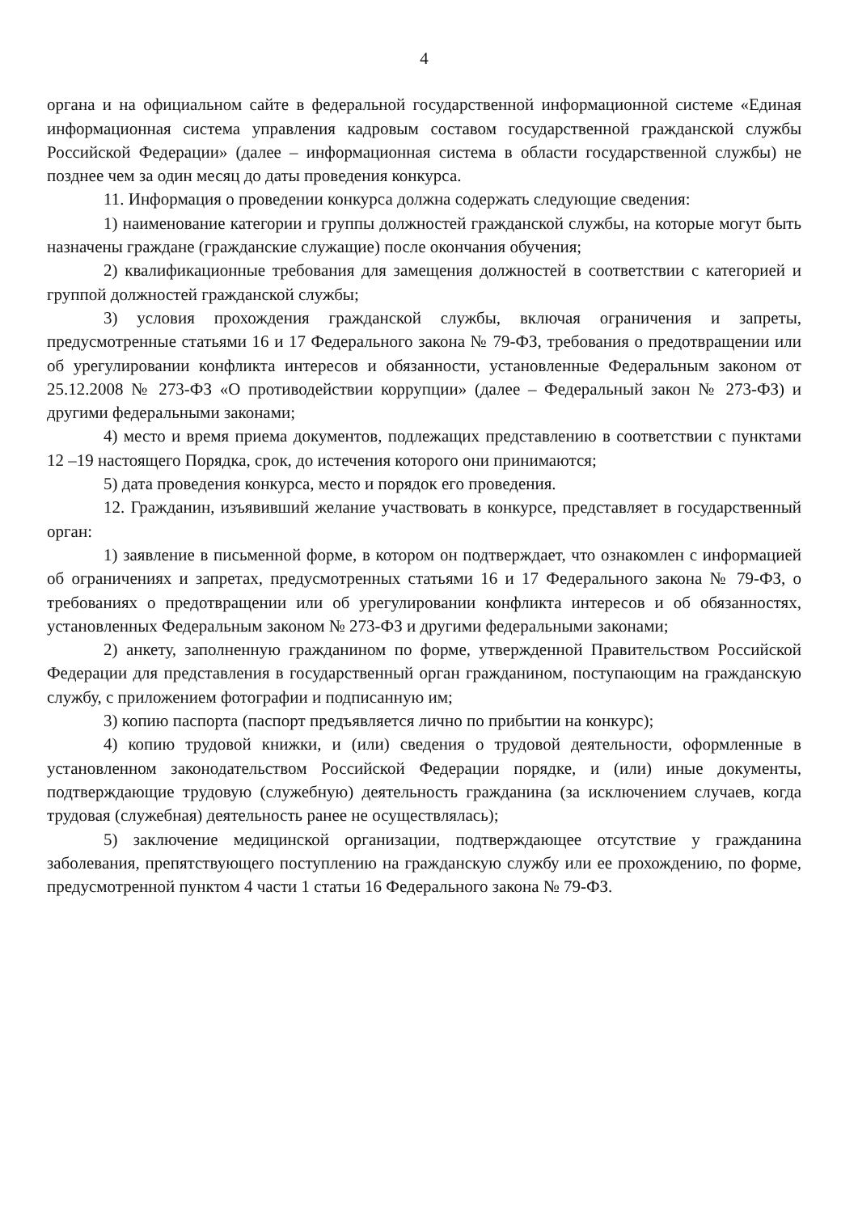4
органа и на официальном сайте в федеральной государственной информационной системе «Единая информационная система управления кадровым составом государственной гражданской службы Российской Федерации» (далее – информационная система в области государственной службы) не позднее чем за один месяц до даты проведения конкурса.
11. Информация о проведении конкурса должна содержать следующие сведения:
1) наименование категории и группы должностей гражданской службы, на которые могут быть назначены граждане (гражданские служащие) после окончания обучения;
2) квалификационные требования для замещения должностей в соответствии с категорией и группой должностей гражданской службы;
3) условия прохождения гражданской службы, включая ограничения и запреты, предусмотренные статьями 16 и 17 Федерального закона № 79-ФЗ, требования о предотвращении или об урегулировании конфликта интересов и обязанности, установленные Федеральным законом от 25.12.2008 № 273-ФЗ «О противодействии коррупции» (далее – Федеральный закон № 273-ФЗ) и другими федеральными законами;
4) место и время приема документов, подлежащих представлению в соответствии с пунктами 12 –19 настоящего Порядка, срок, до истечения которого они принимаются;
5) дата проведения конкурса, место и порядок его проведения.
12. Гражданин, изъявивший желание участвовать в конкурсе, представляет в государственный орган:
1) заявление в письменной форме, в котором он подтверждает, что ознакомлен с информацией об ограничениях и запретах, предусмотренных статьями 16 и 17 Федерального закона № 79-ФЗ, о требованиях о предотвращении или об урегулировании конфликта интересов и об обязанностях, установленных Федеральным законом № 273-ФЗ и другими федеральными законами;
2) анкету, заполненную гражданином по форме, утвержденной Правительством Российской Федерации для представления в государственный орган гражданином, поступающим на гражданскую службу, с приложением фотографии и подписанную им;
3) копию паспорта (паспорт предъявляется лично по прибытии на конкурс);
4) копию трудовой книжки, и (или) сведения о трудовой деятельности, оформленные в установленном законодательством Российской Федерации порядке, и (или) иные документы, подтверждающие трудовую (служебную) деятельность гражданина (за исключением случаев, когда трудовая (служебная) деятельность ранее не осуществлялась);
5) заключение медицинской организации, подтверждающее отсутствие у гражданина заболевания, препятствующего поступлению на гражданскую службу или ее прохождению, по форме, предусмотренной пунктом 4 части 1 статьи 16 Федерального закона № 79-ФЗ.